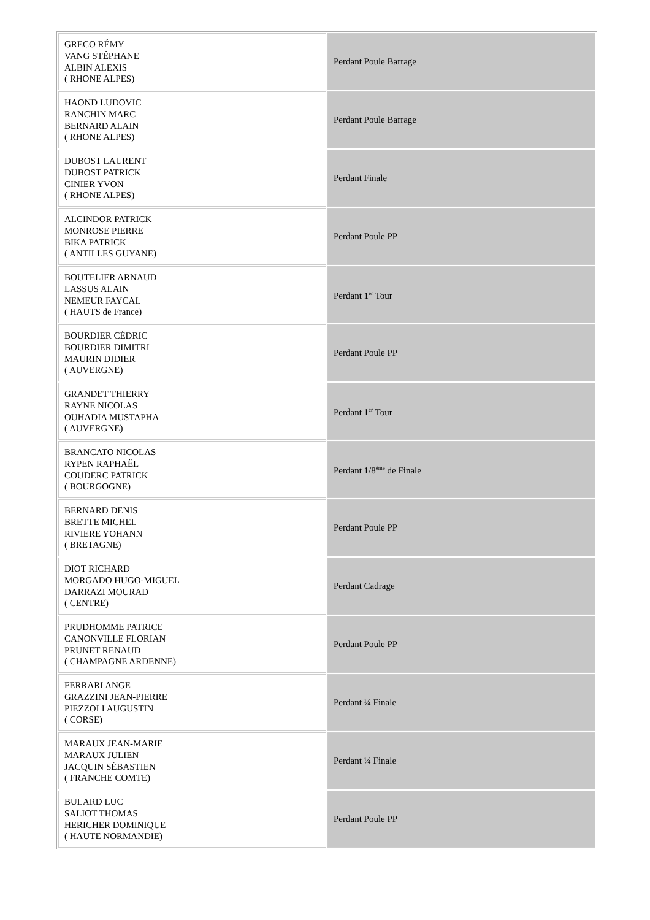| GRECO RÉMY VANG STÉPHANE ALBIN ALEXIS ( RHONE ALPES) | Perdant Poule Barrage |
| HAOND LUDOVIC RANCHIN MARC BERNARD ALAIN ( RHONE ALPES) | Perdant Poule Barrage |
| DUBOST LAURENT DUBOST PATRICK CINIER YVON ( RHONE ALPES) | Perdant Finale |
| ALCINDOR PATRICK MONROSE PIERRE BIKA PATRICK ( ANTILLES GUYANE) | Perdant Poule PP |
| BOUTELIER ARNAUD LASSUS ALAIN NEMEUR FAYCAL ( HAUTS de France) | Perdant 1<sup>er</sup> Tour |
| BOURDIER CÉDRIC BOURDIER DIMITRI MAURIN DIDIER ( AUVERGNE) | Perdant Poule PP |
| GRANDET THIERRY RAYNE NICOLAS OUHADIA MUSTAPHA ( AUVERGNE) | Perdant 1<sup>er</sup> Tour |
| BRANCATO NICOLAS RYPEN RAPHAËL COUDERC PATRICK ( BOURGOGNE) | Perdant 1/8<sup>ème</sup> de Finale |
| BERNARD DENIS BRETTE MICHEL RIVIERE YOHANN ( BRETAGNE) | Perdant Poule PP |
| DIOT RICHARD MORGADO HUGO-MIGUEL DARRAZI MOURAD ( CENTRE) | Perdant Cadrage |
| PRUDHOMME PATRICE CANONVILLE FLORIAN PRUNET RENAUD ( CHAMPAGNE ARDENNE) | Perdant Poule PP |
| FERRARI ANGE GRAZZINI JEAN-PIERRE PIEZZOLI AUGUSTIN ( CORSE) | Perdant ¼ Finale |
| MARAUX JEAN-MARIE MARAUX JULIEN JACQUIN SÉBASTIEN ( FRANCHE COMTE) | Perdant ¼ Finale |
| BULARD LUC SALIOT THOMAS HERICHER DOMINIQUE ( HAUTE NORMANDIE) | Perdant Poule PP |